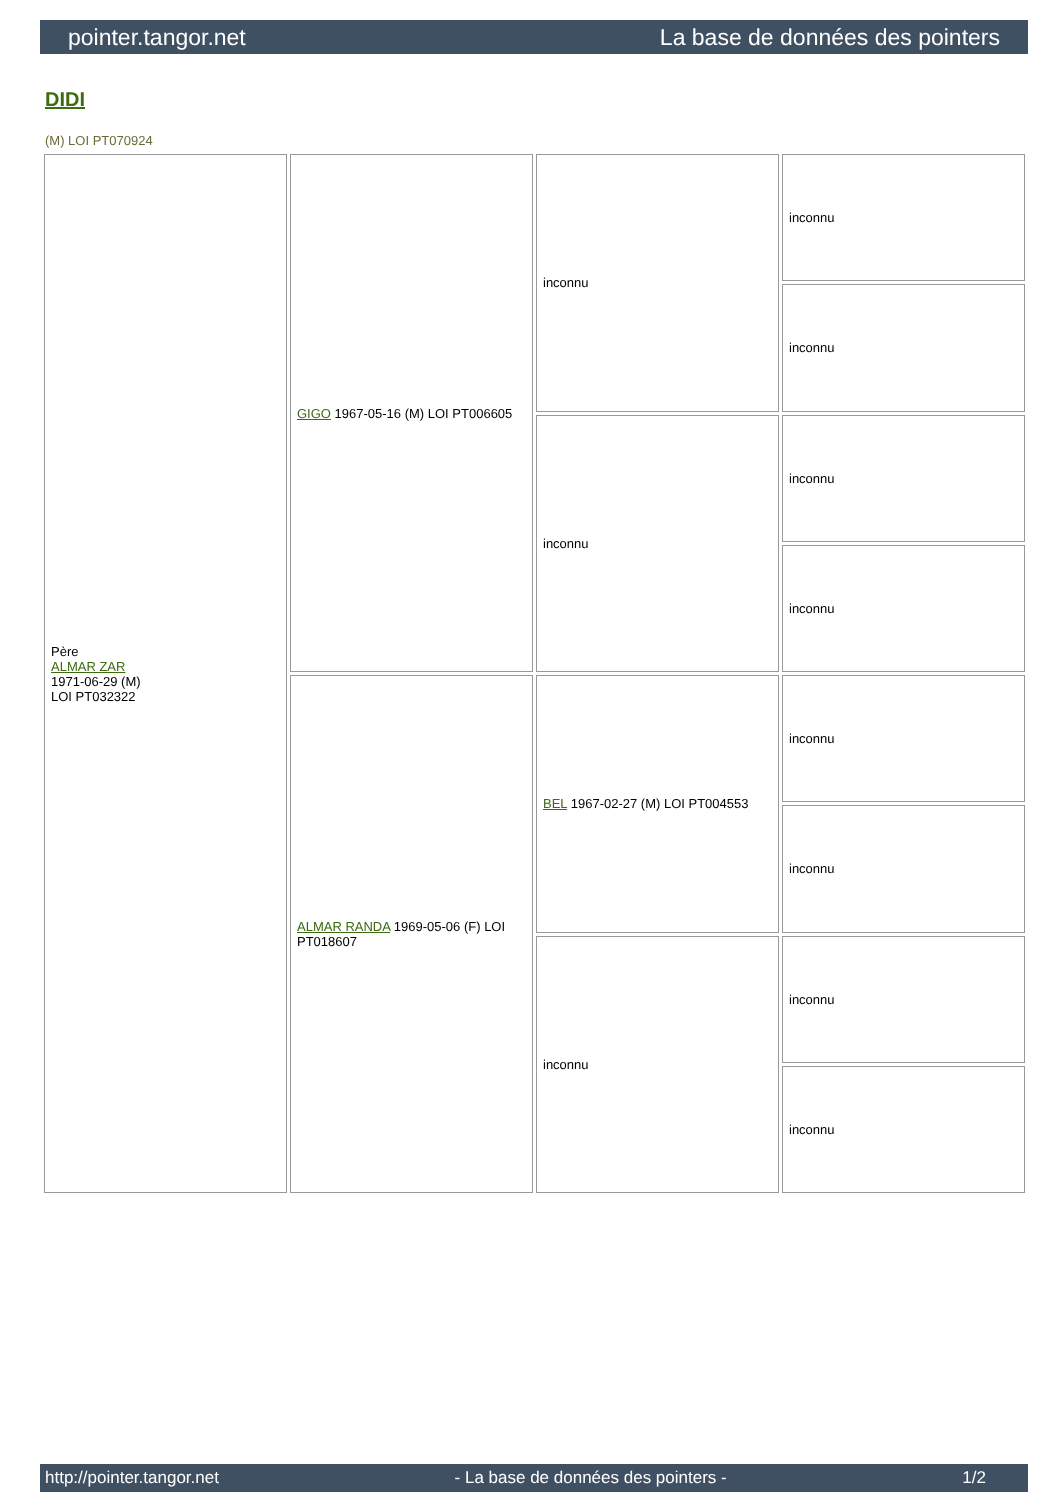pointer.tangor.net La base de données des pointers
DIDI
(M) LOI PT070924
| Père ALMAR ZAR 1971-06-29 (M) LOI PT032322 | GIGO 1967-05-16 (M) LOI PT006605 | inconnu | inconnu |
| | | | inconnu |
| | | inconnu | inconnu |
| | | | inconnu |
| | ALMAR RANDA 1969-05-06 (F) LOI PT018607 | BEL 1967-02-27 (M) LOI PT004553 | inconnu |
| | | | inconnu |
| | | inconnu | inconnu |
| | | | inconnu |
http://pointer.tangor.net - La base de données des pointers - 1/2